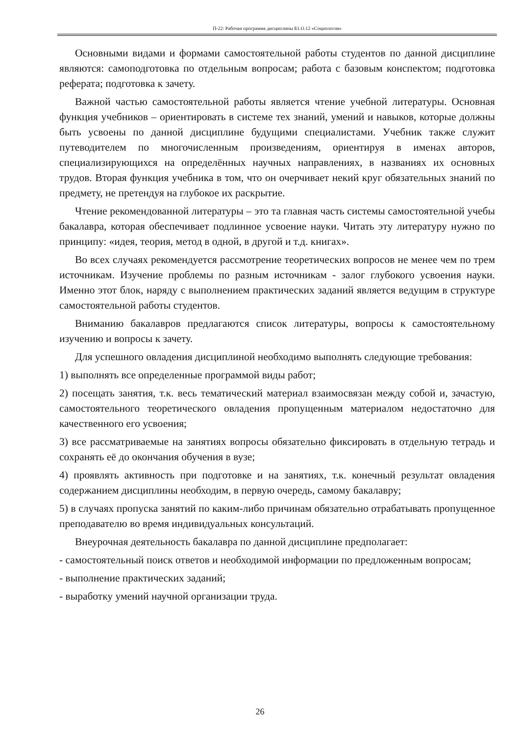П-22: Рабочая программа дисциплины Б1.О.12 «Социология»
Основными видами и формами самостоятельной работы студентов по данной дисциплине являются: самоподготовка по отдельным вопросам; работа с базовым конспектом; подготовка реферата; подготовка к зачету.
Важной частью самостоятельной работы является чтение учебной литературы. Основная функция учебников – ориентировать в системе тех знаний, умений и навыков, которые должны быть усвоены по данной дисциплине будущими специалистами. Учебник также служит путеводителем по многочисленным произведениям, ориентируя в именах авторов, специализирующихся на определённых научных направлениях, в названиях их основных трудов. Вторая функция учебника в том, что он очерчивает некий круг обязательных знаний по предмету, не претендуя на глубокое их раскрытие.
Чтение рекомендованной литературы – это та главная часть системы самостоятельной учебы бакалавра, которая обеспечивает подлинное усвоение науки. Читать эту литературу нужно по принципу: «идея, теория, метод в одной, в другой и т.д. книгах».
Во всех случаях рекомендуется рассмотрение теоретических вопросов не менее чем по трем источникам. Изучение проблемы по разным источникам - залог глубокого усвоения науки. Именно этот блок, наряду с выполнением практических заданий является ведущим в структуре самостоятельной работы студентов.
Вниманию бакалавров предлагаются список литературы, вопросы к самостоятельному изучению и вопросы к зачету.
Для успешного овладения дисциплиной необходимо выполнять следующие требования:
1) выполнять все определенные программой виды работ;
2) посещать занятия, т.к. весь тематический материал взаимосвязан между собой и, зачастую, самостоятельного теоретического овладения пропущенным материалом недостаточно для качественного его усвоения;
3) все рассматриваемые на занятиях вопросы обязательно фиксировать в отдельную тетрадь и сохранять её до окончания обучения в вузе;
4) проявлять активность при подготовке и на занятиях, т.к. конечный результат овладения содержанием дисциплины необходим, в первую очередь, самому бакалавру;
5) в случаях пропуска занятий по каким-либо причинам обязательно отрабатывать пропущенное преподавателю во время индивидуальных консультаций.
Внеурочная деятельность бакалавра по данной дисциплине предполагает:
- самостоятельный поиск ответов и необходимой информации по предложенным вопросам;
- выполнение практических заданий;
- выработку умений научной организации труда.
26